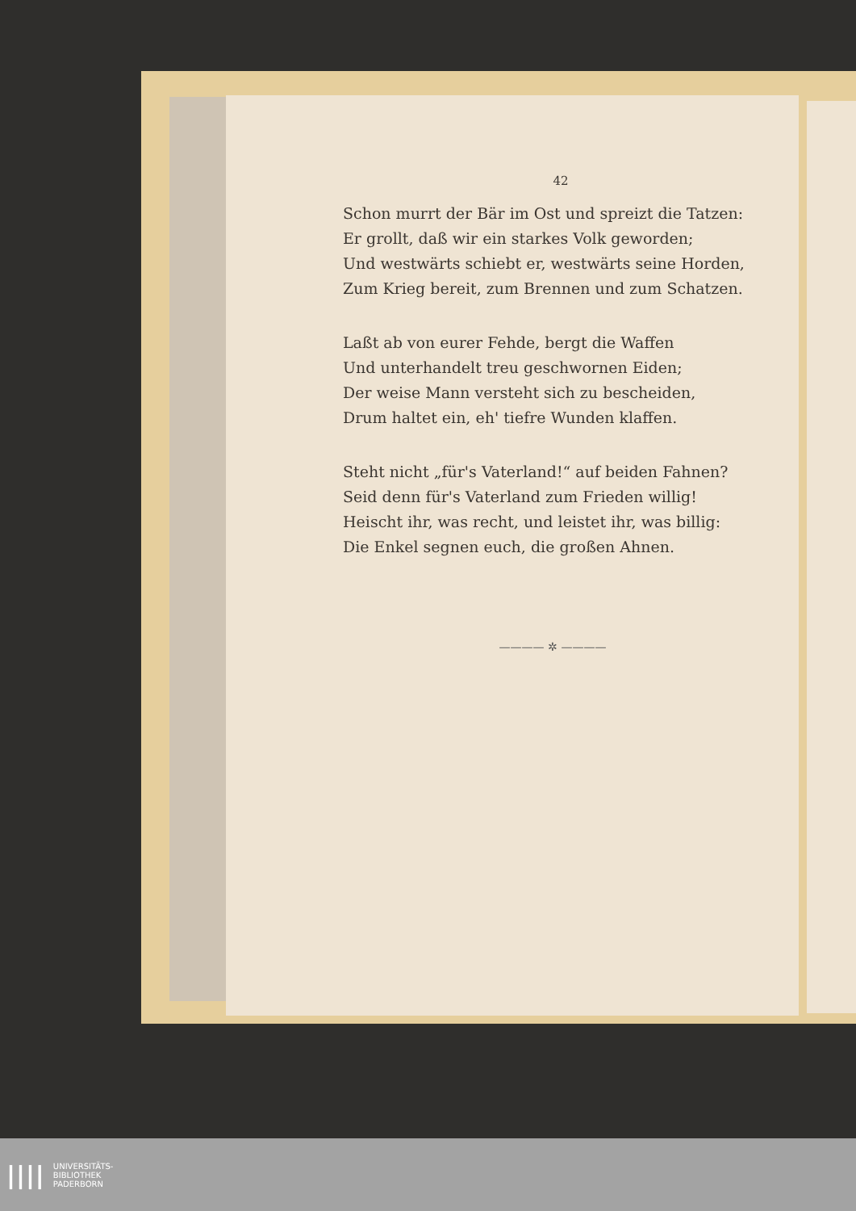42
Schon murrt der Bär im Ost und spreizt die Tatzen:
Er grollt, daß wir ein starkes Volk geworden;
Und westwärts schiebt er, westwärts seine Horden,
Zum Krieg bereit, zum Brennen und zum Schatzen.
Laßt ab von eurer Fehde, bergt die Waffen
Und unterhandelt treu geschwornen Eiden;
Der weise Mann versteht sich zu bescheiden,
Drum haltet ein, eh' tiefre Wunden klaffen.
Steht nicht „für's Vaterland!“ auf beiden Fahnen?
Seid denn für's Vaterland zum Frieden willig!
Heischt ihr, was recht, und leistet ihr, was billig:
Die Enkel segnen euch, die großen Ahnen.
———— ✲ ————
||||
UNIVERSITÄTS-
BIBLIOTHEK
PADERBORN